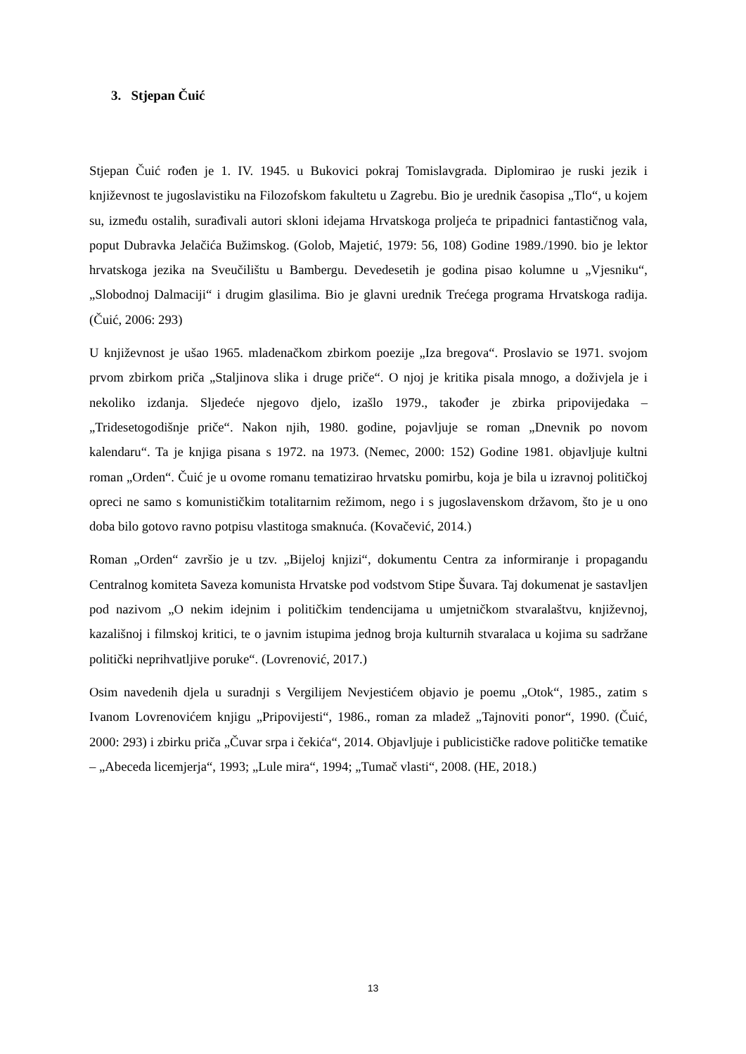3. Stjepan Čuić
Stjepan Čuić rođen je 1. IV. 1945. u Bukovici pokraj Tomislavgrada. Diplomirao je ruski jezik i književnost te jugoslavistiku na Filozofskom fakultetu u Zagrebu. Bio je urednik časopisa „Tlo“, u kojem su, između ostalih, surađivali autori skloni idejama Hrvatskoga proljeća te pripadnici fantastičnog vala, poput Dubravka Jelačića Bužimskog. (Golob, Majetić, 1979: 56, 108) Godine 1989./1990. bio je lektor hrvatskoga jezika na Sveučilištu u Bambergu. Devedesetih je godina pisao kolumne u „Vjesniku“, „Slobodnoj Dalmaciji“ i drugim glasilima. Bio je glavni urednik Trećega programa Hrvatskoga radija. (Čuić, 2006: 293)
U književnost je ušao 1965. mladenačkom zbirkom poezije „Iza bregova“. Proslavio se 1971. svojom prvom zbirkom priča „Staljinova slika i druge priče“. O njoj je kritika pisala mnogo, a doživjela je i nekoliko izdanja. Sljedeće njegovo djelo, izašlo 1979., također je zbirka pripovijedaka – „Tridesetogodišnje priče“. Nakon njih, 1980. godine, pojavljuje se roman „Dnevnik po novom kalendaru“. Ta je knjiga pisana s 1972. na 1973. (Nemec, 2000: 152) Godine 1981. objavljuje kultni roman „Orden“. Čuić je u ovome romanu tematizirao hrvatsku pomirbu, koja je bila u izravnoj političkoj opreci ne samo s komunističkim totalitarnim režimom, nego i s jugoslavenskom državom, što je u ono doba bilo gotovo ravno potpisu vlastitoga smaknuća. (Kovačević, 2014.)
Roman „Orden“ završio je u tzv. „Bijeloj knjizi“, dokumentu Centra za informiranje i propagandu Centralnog komiteta Saveza komunista Hrvatske pod vodstvom Stipe Šuvara. Taj dokumenat je sastavljen pod nazivom „O nekim idejnim i političkim tendencijama u umjetničkom stvaralaštvu, književnoj, kazališnoj i filmskoj kritici, te o javnim istupima jednog broja kulturnih stvaralaca u kojima su sadržane politički neprihvatljive poruke“. (Lovrenović, 2017.)
Osim navedenih djela u suradnji s Vergilijem Nevjestićem objavio je poemu „Otok“, 1985., zatim s Ivanom Lovrenovićem knjigu „Pripovijesti“, 1986., roman za mladež „Tajnoviti ponor“, 1990. (Čuić, 2000: 293) i zbirku priča „Čuvar srpa i čekića“, 2014. Objavljuje i publicističke radove političke tematike – „Abeceda licemjerja“, 1993; „Lule mira“, 1994; „Tumač vlasti“, 2008. (HE, 2018.)
13